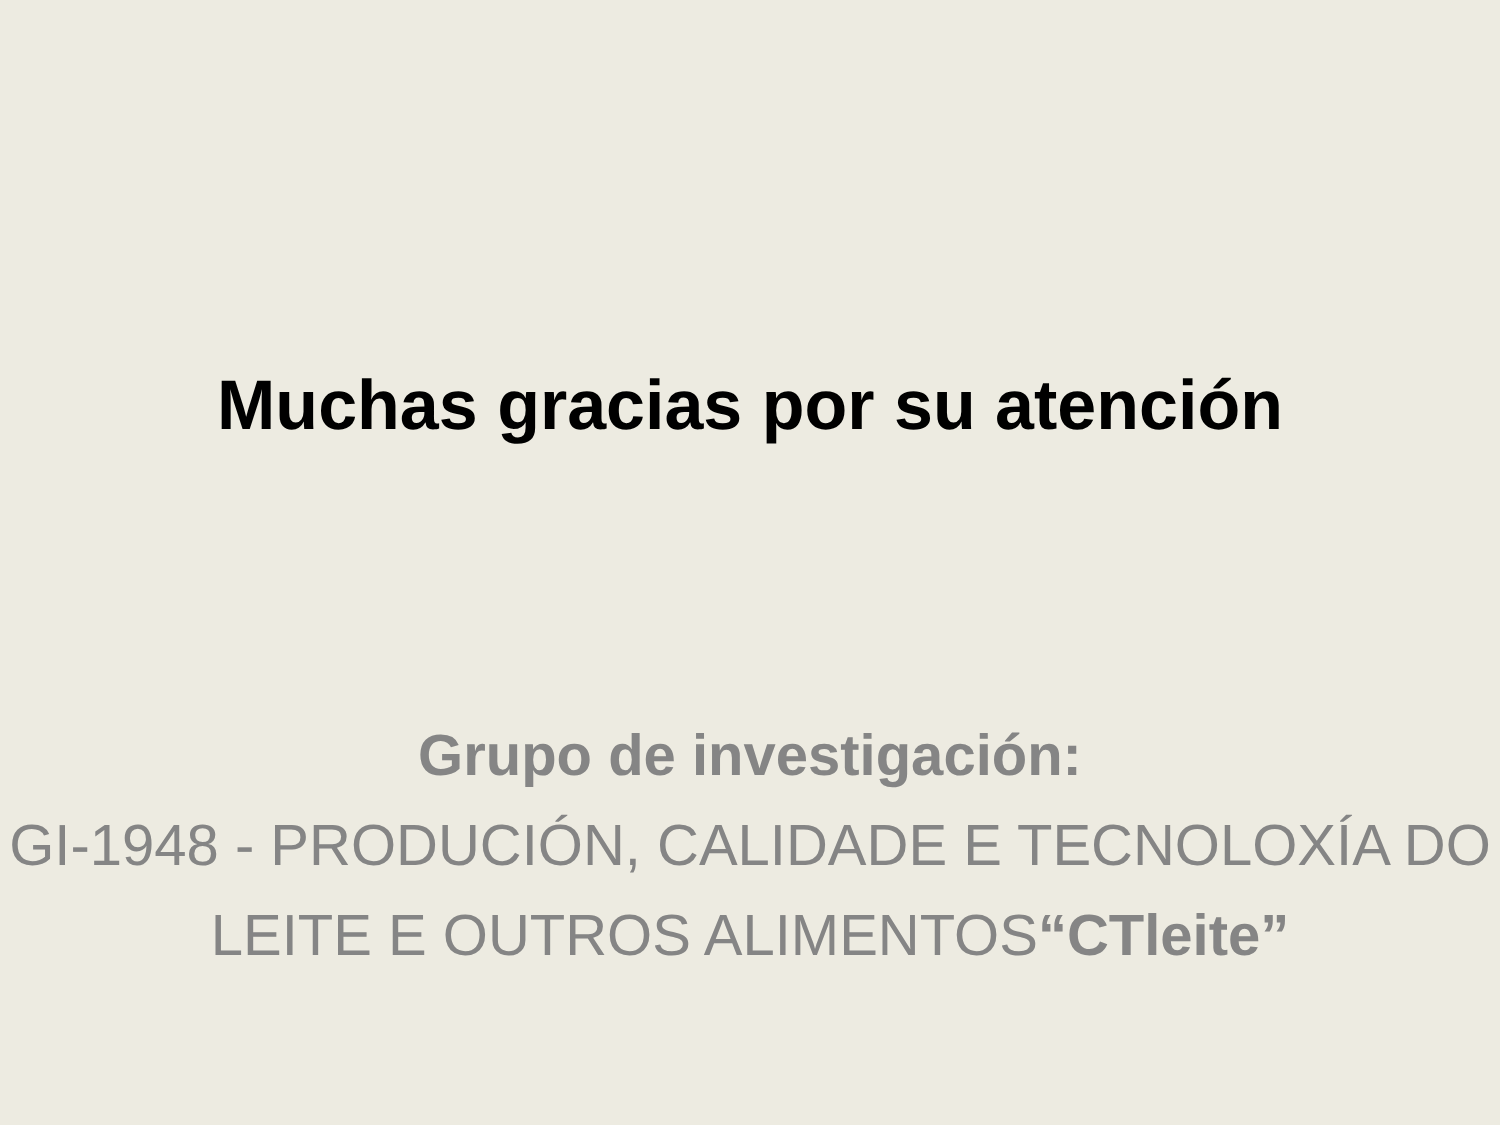Muchas gracias por su atención
Grupo de investigación:
GI-1948 - PRODUCIÓN, CALIDADE E TECNOLOXÍA DO LEITE E OUTROS ALIMENTOS“CTleite”